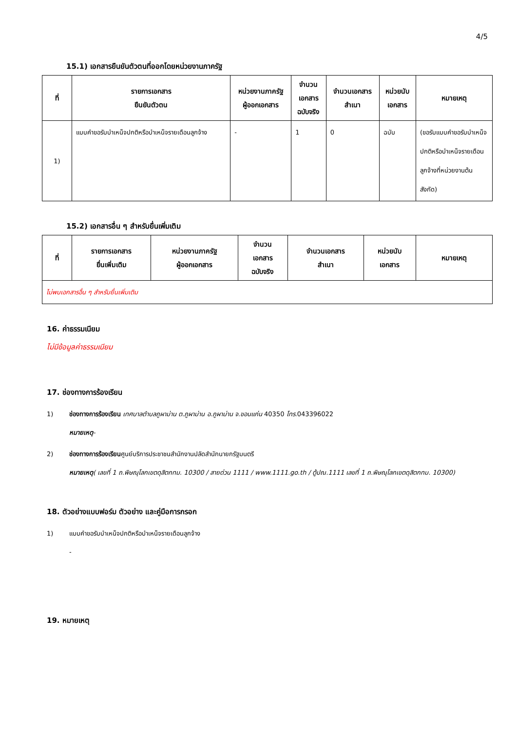4/5
15.1) เอกสารยืนยันตัวตนที่ออกโดยหน่วยงานภาครัฐ
| ที่ | รายการเอกสาร ยืนยันตัวตน | หน่วยงานภาครัฐ ผู้ออกเอกสาร | จำนวน เอกสาร ฉบับจริง | จำนวนเอกสาร สำเนา | หน่วยนับ เอกสาร | หมายเหตุ |
| --- | --- | --- | --- | --- | --- | --- |
| 1) | แบบคำขอรับบำเหน็จปกติหรือบำเหน็จรายเดือนลูกจ้าง | - | 1 | 0 | ฉบับ | (ขอรับแบบคำขอรับบำเหน็จปกติหรือบำเหน็จรายเดือนลูกจ้างที่หน่วยงานต้นสังกัด) |
15.2) เอกสารอื่น ๆ สำหรับยื่นเพิ่มเติม
| ที่ | รายการเอกสาร ยื่นเพิ่มเติม | หน่วยงานภาครัฐ ผู้ออกเอกสาร | จำนวน เอกสาร ฉบับจริง | จำนวนเอกสาร สำเนา | หน่วยนับ เอกสาร | หมายเหตุ |
| --- | --- | --- | --- | --- | --- | --- |
| ไม่พบเอกสารอื่น ๆ สำหรับยื่นเพิ่มเติม | | | | | | |
16. ค่าธรรมเนียม
ไม่มีข้อมูลค่าธรรมเนียม
17. ช่องทางการร้องเรียน
1) ช่องทางการร้องเรียน เทศบาลตำบลภูผาม่าน ต.ภูผาม่าน อ.ภูผาม่าน จ.ขอนแก่น 40350 โทร. 043396022
หมายเหตุ-
2) ช่องทางการร้องเรียนศูนย์บริการประชาชนสำนักงานปลัดสำนักนายกรัฐมนตรี
หมายเหตุ( เลขที่ 1 ถ.พิษณุโลกเขตดุสิตกทม. 10300 / สายด่วน 1111 / www.1111.go.th / ตู้ปณ.1111 เลขที่ 1 ถ.พิษณุโลกเขตดุสิตกทม. 10300)
18. ตัวอย่างแบบฟอร์ม ตัวอย่าง และคู่มือการกรอก
1) แบบคำขอรับบำเหน็จปกติหรือบำเหน็จรายเดือนลูกจ้าง
-
19. หมายเหตุ